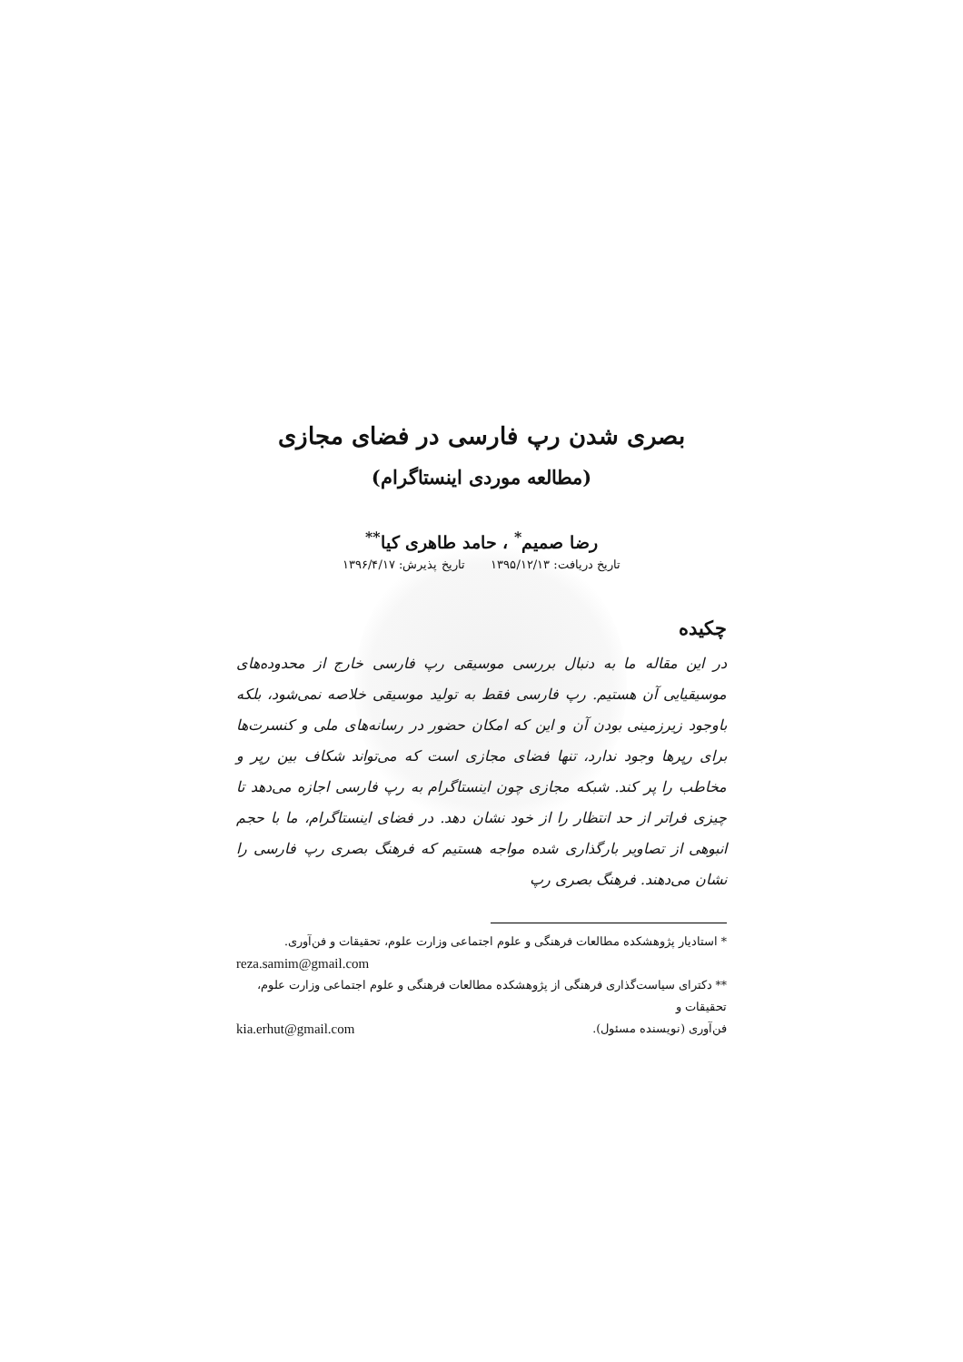بصری شدن رپ فارسی در فضای مجازی
(مطالعه موردی اینستاگرام)
رضا صمیم<sup>*</sup> ، حامد طاهری کیا<sup>**</sup>
تاریخ دریافت: ۱۳۹۵/۱۲/۱۳ تاریخ پذیرش: ۱۳۹۶/۴/۱۷
چکیده
در این مقاله ما به دنبال بررسی موسیقی رپ فارسی خارج از محدوده‌های موسیقیایی آن هستیم. رپ فارسی فقط به تولید موسیقی خلاصه نمی‌شود، بلکه باوجود زیرزمینی بودن آن و این که امکان حضور در رسانه‌های ملی و کنسرت‌ها برای رپرها وجود ندارد، تنها فضای مجازی است که می‌تواند شکاف بین رپر و مخاطب را پر کند. شبکه مجازی چون اینستاگرام به رپ فارسی اجازه می‌دهد تا چیزی فراتر از حد انتظار را از خود نشان دهد. در فضای اینستاگرام، ما با حجم انبوهی از تصاویر بارگذاری شده مواجه هستیم که فرهنگ بصری رپ فارسی را نشان می‌دهند. فرهنگ بصری رپ
* استادیار پژوهشکده مطالعات فرهنگی و علوم اجتماعی وزارت علوم، تحقیقات و فن‌آوری.
reza.samim@gmail.com
** دکترای سیاست‌گذاری فرهنگی از پژوهشکده مطالعات فرهنگی و علوم اجتماعی وزارت علوم، تحقیقات و
فن‌آوری (نویسنده مسئول). kia.erhut@gmail.com